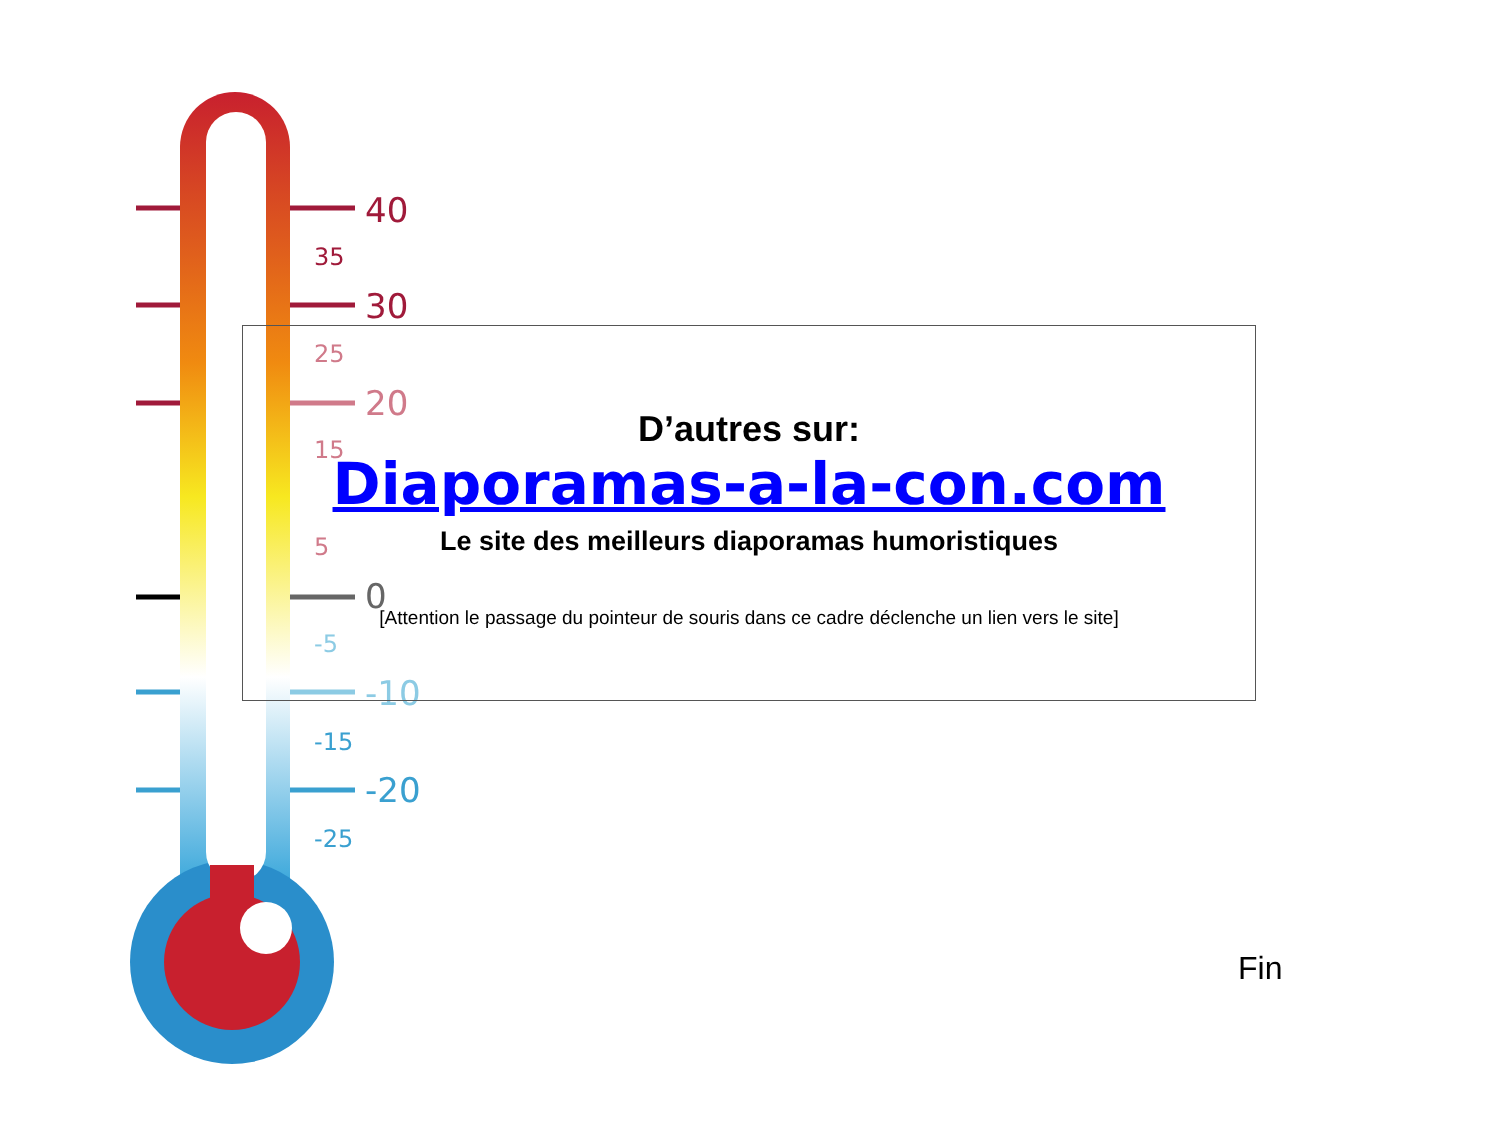40
35
30
25
20
15
5
0
-5
-10
-15
-20
-25
D’autres sur:
Diaporamas-a-la-con.com
Le site des meilleurs diaporamas humoristiques
[Attention le passage du pointeur de souris dans ce cadre déclenche un lien vers le site]
Fin